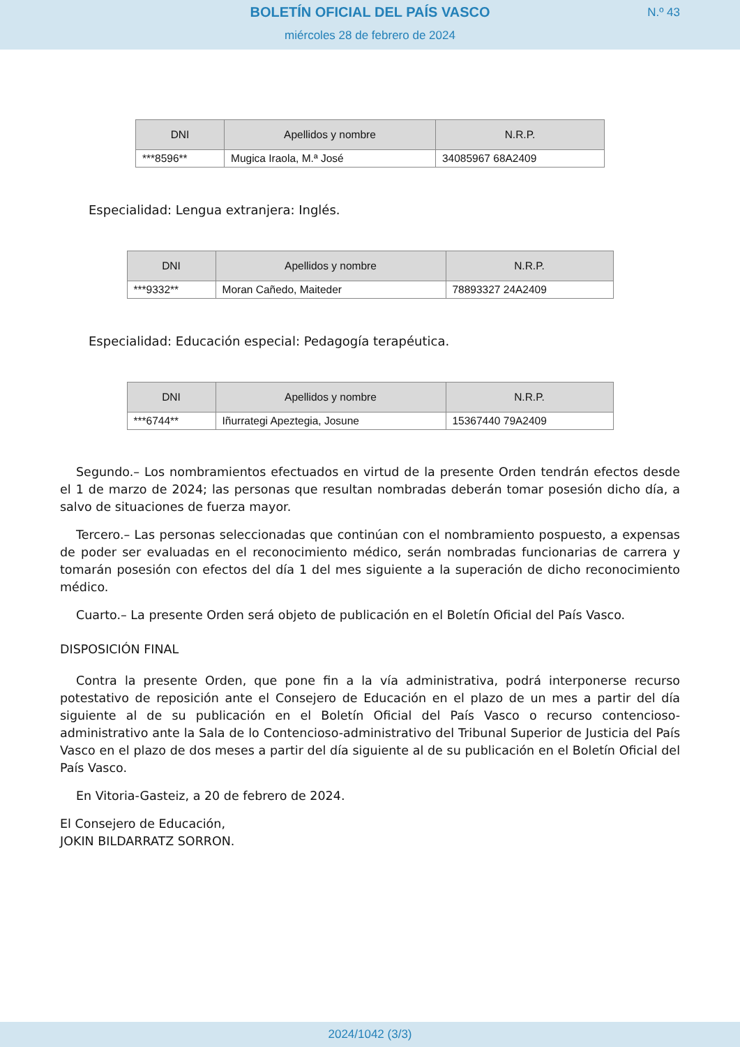BOLETÍN OFICIAL DEL PAÍS VASCO
N.º 43
miércoles 28 de febrero de 2024
| DNI | Apellidos y nombre | N.R.P. |
| --- | --- | --- |
| ***8596** | Mugica Iraola, M.ª José | 34085967 68A2409 |
Especialidad: Lengua extranjera: Inglés.
| DNI | Apellidos y nombre | N.R.P. |
| --- | --- | --- |
| ***9332** | Moran Cañedo, Maiteder | 78893327 24A2409 |
Especialidad: Educación especial: Pedagogía terapéutica.
| DNI | Apellidos y nombre | N.R.P. |
| --- | --- | --- |
| ***6744** | Iñurrategi Apeztegia, Josune | 15367440 79A2409 |
Segundo.– Los nombramientos efectuados en virtud de la presente Orden tendrán efectos desde el 1 de marzo de 2024; las personas que resultan nombradas deberán tomar posesión dicho día, a salvo de situaciones de fuerza mayor.
Tercero.– Las personas seleccionadas que continúan con el nombramiento pospuesto, a expensas de poder ser evaluadas en el reconocimiento médico, serán nombradas funcionarias de carrera y tomarán posesión con efectos del día 1 del mes siguiente a la superación de dicho reconocimiento médico.
Cuarto.– La presente Orden será objeto de publicación en el Boletín Oficial del País Vasco.
DISPOSICIÓN FINAL
Contra la presente Orden, que pone fin a la vía administrativa, podrá interponerse recurso potestativo de reposición ante el Consejero de Educación en el plazo de un mes a partir del día siguiente al de su publicación en el Boletín Oficial del País Vasco o recurso contencioso-administrativo ante la Sala de lo Contencioso-administrativo del Tribunal Superior de Justicia del País Vasco en el plazo de dos meses a partir del día siguiente al de su publicación en el Boletín Oficial del País Vasco.
En Vitoria-Gasteiz, a 20 de febrero de 2024.
El Consejero de Educación,
JOKIN BILDARRATZ SORRON.
2024/1042 (3/3)